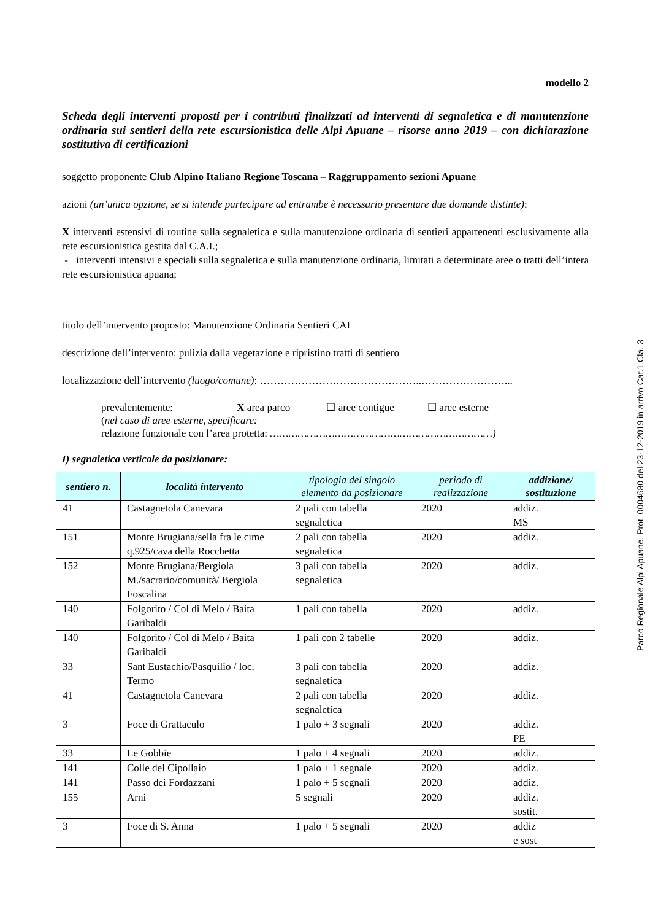modello 2
Scheda degli interventi proposti per i contributi finalizzati ad interventi di segnaletica e di manutenzione ordinaria sui sentieri della rete escursionistica delle Alpi Apuane – risorse anno 2019 – con dichiarazione sostitutiva di certificazioni
soggetto proponente Club Alpino Italiano Regione Toscana – Raggruppamento sezioni Apuane
azioni (un’unica opzione, se si intende partecipare ad entrambe è necessario presentare due domande distinte):
X interventi estensivi di routine sulla segnaletica e sulla manutenzione ordinaria di sentieri appartenenti esclusivamente alla rete escursionistica gestita dal C.A.I.;
- interventi intensivi e speciali sulla segnaletica e sulla manutenzione ordinaria, limitati a determinate aree o tratti dell’intera rete escursionistica apuana;
titolo dell’intervento proposto: Manutenzione Ordinaria Sentieri CAI
descrizione dell’intervento: pulizia dalla vegetazione e ripristino tratti di sentiero
localizzazione dell’intervento (luogo/comune): ………………………………………..……………………...
prevalentemente: X area parco ☐ aree contigue ☐ aree esterne
(nel caso di aree esterne, specificare:
relazione funzionale con l’area protetta: ………………………………………………………………)
I) segnaletica verticale da posizionare:
| sentiero n. | località intervento | tipologia del singolo elemento da posizionare | periodo di realizzazione | addizione/ sostituzione |
| --- | --- | --- | --- | --- |
| 41 | Castagnetola Canevara | 2 pali con tabella segnaletica | 2020 | addiz. MS |
| 151 | Monte Brugiana/sella fra le cime q.925/cava della Rocchetta | 2 pali con tabella segnaletica | 2020 | addiz. |
| 152 | Monte Brugiana/Bergiola M./sacrario/comunità/ Bergiola Foscalina | 3 pali con tabella segnaletica | 2020 | addiz. |
| 140 | Folgorito / Col di Melo / Baita Garibaldi | 1 pali con tabella | 2020 | addiz. |
| 140 | Folgorito / Col di Melo / Baita Garibaldi | 1 pali con 2 tabelle | 2020 | addiz. |
| 33 | Sant Eustachio/Pasquilio / loc. Termo | 3 pali con tabella segnaletica | 2020 | addiz. |
| 41 | Castagnetola Canevara | 2 pali con tabella segnaletica | 2020 | addiz. |
| 3 | Foce di Grattaculo | 1 palo + 3 segnali | 2020 | addiz. PE |
| 33 | Le Gobbie | 1 palo + 4 segnali | 2020 | addiz. |
| 141 | Colle del Cipollaio | 1 palo + 1 segnale | 2020 | addiz. |
| 141 | Passo dei Fordazzani | 1 palo + 5 segnali | 2020 | addiz. |
| 155 | Arni | 5 segnali | 2020 | addiz. sostit. |
| 3 | Foce di S. Anna | 1 palo + 5 segnali | 2020 | addiz e sost |
Parco Regionale Alpi Apuane, Prot. 0004680 del 23-12-2019 in arrivo Cat.1 Cla. 3